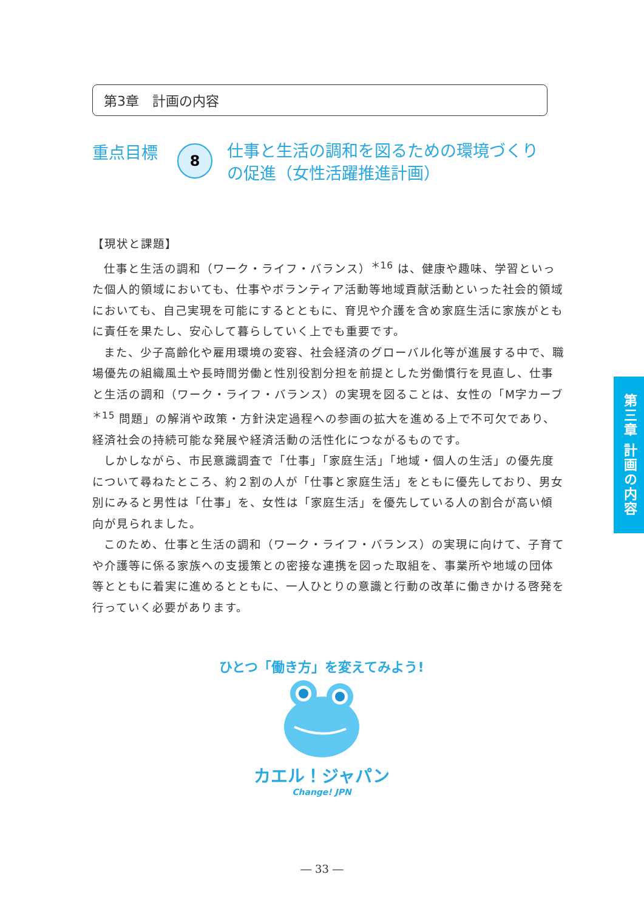第3章　計画の内容
重点目標
8
仕事と生活の調和を図るための環境づくりの促進（女性活躍推進計画）
【現状と課題】
仕事と生活の調和（ワーク・ライフ・バランス）<sup>＊16</sup> は、健康や趣味、学習といった個人的領域においても、仕事やボランティア活動等地域貢献活動といった社会的領域においても、自己実現を可能にするとともに、育児や介護を含め家庭生活に家族がともに責任を果たし、安心して暮らしていく上でも重要です。
また、少子高齢化や雇用環境の変容、社会経済のグローバル化等が進展する中で、職場優先の組織風土や長時間労働と性別役割分担を前提とした労働慣行を見直し、仕事と生活の調和（ワーク・ライフ・バランス）の実現を図ることは、女性の「M字カーブ<sup>＊15</sup> 問題」の解消や政策・方針決定過程への参画の拡大を進める上で不可欠であり、経済社会の持続可能な発展や経済活動の活性化につながるものです。
しかしながら、市民意識調査で「仕事」「家庭生活」「地域・個人の生活」の優先度について尋ねたところ、約２割の人が「仕事と家庭生活」をともに優先しており、男女別にみると男性は「仕事」を、女性は「家庭生活」を優先している人の割合が高い傾向が見られました。
このため、仕事と生活の調和（ワーク・ライフ・バランス）の実現に向けて、子育てや介護等に係る家族への支援策との密接な連携を図った取組を、事業所や地域の団体等とともに着実に進めるとともに、一人ひとりの意識と行動の改革に働きかける啓発を行っていく必要があります。
第三章 計画の内容
ひとつ「働き方」を変えてみよう!
カエル！ジャパン
Change! JPN
― 33 ―